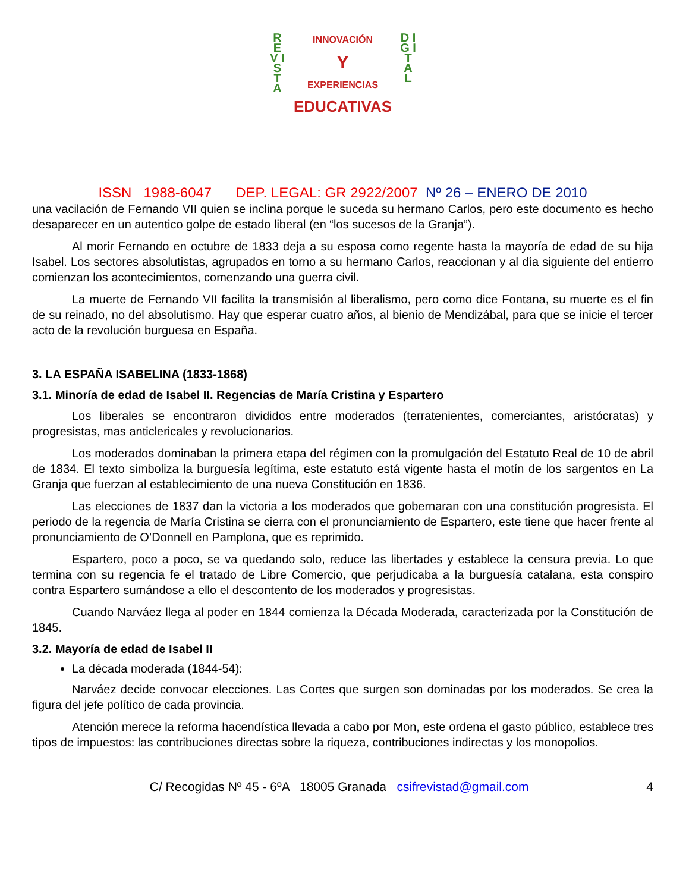R E V I S T A
D I G I T A L
INNOVACIÓN
Y
EXPERIENCIAS
EDUCATIVAS
ISSN 1988-6047 DEP. LEGAL: GR 2922/2007 Nº 26 – ENERO DE 2010
una vacilación de Fernando VII quien se inclina porque le suceda su hermano Carlos, pero este documento es hecho desaparecer en un autentico golpe de estado liberal (en “los sucesos de la Granja”).
Al morir Fernando en octubre de 1833 deja a su esposa como regente hasta la mayoría de edad de su hija Isabel. Los sectores absolutistas, agrupados en torno a su hermano Carlos, reaccionan y al día siguiente del entierro comienzan los acontecimientos, comenzando una guerra civil.
La muerte de Fernando VII facilita la transmisión al liberalismo, pero como dice Fontana, su muerte es el fin de su reinado, no del absolutismo. Hay que esperar cuatro años, al bienio de Mendizábal, para que se inicie el tercer acto de la revolución burguesa en España.
3. LA ESPAÑA ISABELINA (1833-1868)
3.1. Minoría de edad de Isabel II. Regencias de María Cristina y Espartero
Los liberales se encontraron divididos entre moderados (terratenientes, comerciantes, aristócratas) y progresistas, mas anticlericales y revolucionarios.
Los moderados dominaban la primera etapa del régimen con la promulgación del Estatuto Real de 10 de abril de 1834. El texto simboliza la burguesía legítima, este estatuto está vigente hasta el motín de los sargentos en La Granja que fuerzan al establecimiento de una nueva Constitución en 1836.
Las elecciones de 1837 dan la victoria a los moderados que gobernaran con una constitución progresista. El periodo de la regencia de María Cristina se cierra con el pronunciamiento de Espartero, este tiene que hacer frente al pronunciamiento de O’Donnell en Pamplona, que es reprimido.
Espartero, poco a poco, se va quedando solo, reduce las libertades y establece la censura previa. Lo que termina con su regencia fe el tratado de Libre Comercio, que perjudicaba a la burguesía catalana, esta conspiro contra Espartero sumándose a ello el descontento de los moderados y progresistas.
Cuando Narváez llega al poder en 1844 comienza la Década Moderada, caracterizada por la Constitución de 1845.
3.2. Mayoría de edad de Isabel II
La década moderada (1844-54):
Narváez decide convocar elecciones. Las Cortes que surgen son dominadas por los moderados. Se crea la figura del jefe político de cada provincia.
Atención merece la reforma hacendística llevada a cabo por Mon, este ordena el gasto público, establece tres tipos de impuestos: las contribuciones directas sobre la riqueza, contribuciones indirectas y los monopolios.
C/ Recogidas Nº 45 - 6ºA 18005 Granada csifrevistad@gmail.com 4